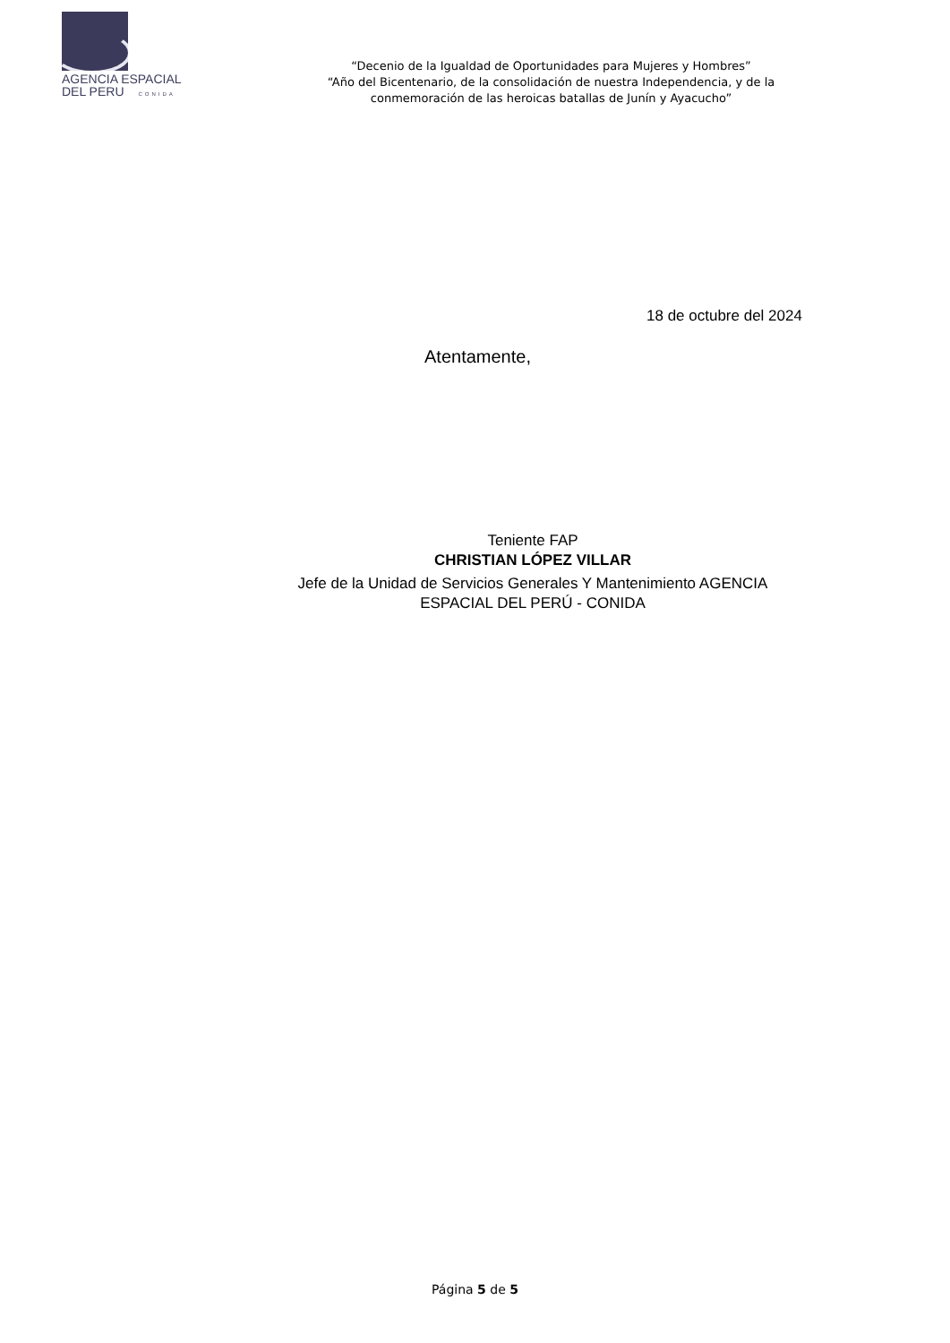AGENCIA ESPACIAL
DEL PERU CONIDA
“Decenio de la Igualdad de Oportunidades para Mujeres y Hombres”
“Año del Bicentenario, de la consolidación de nuestra Independencia, y de la conmemoración de las heroicas batallas de Junín y Ayacucho”
18 de octubre del 2024
Atentamente,
Teniente FAP
CHRISTIAN LÓPEZ VILLAR
Jefe de la Unidad de Servicios Generales Y Mantenimiento AGENCIA ESPACIAL DEL PERÚ - CONIDA
Página 5 de 5